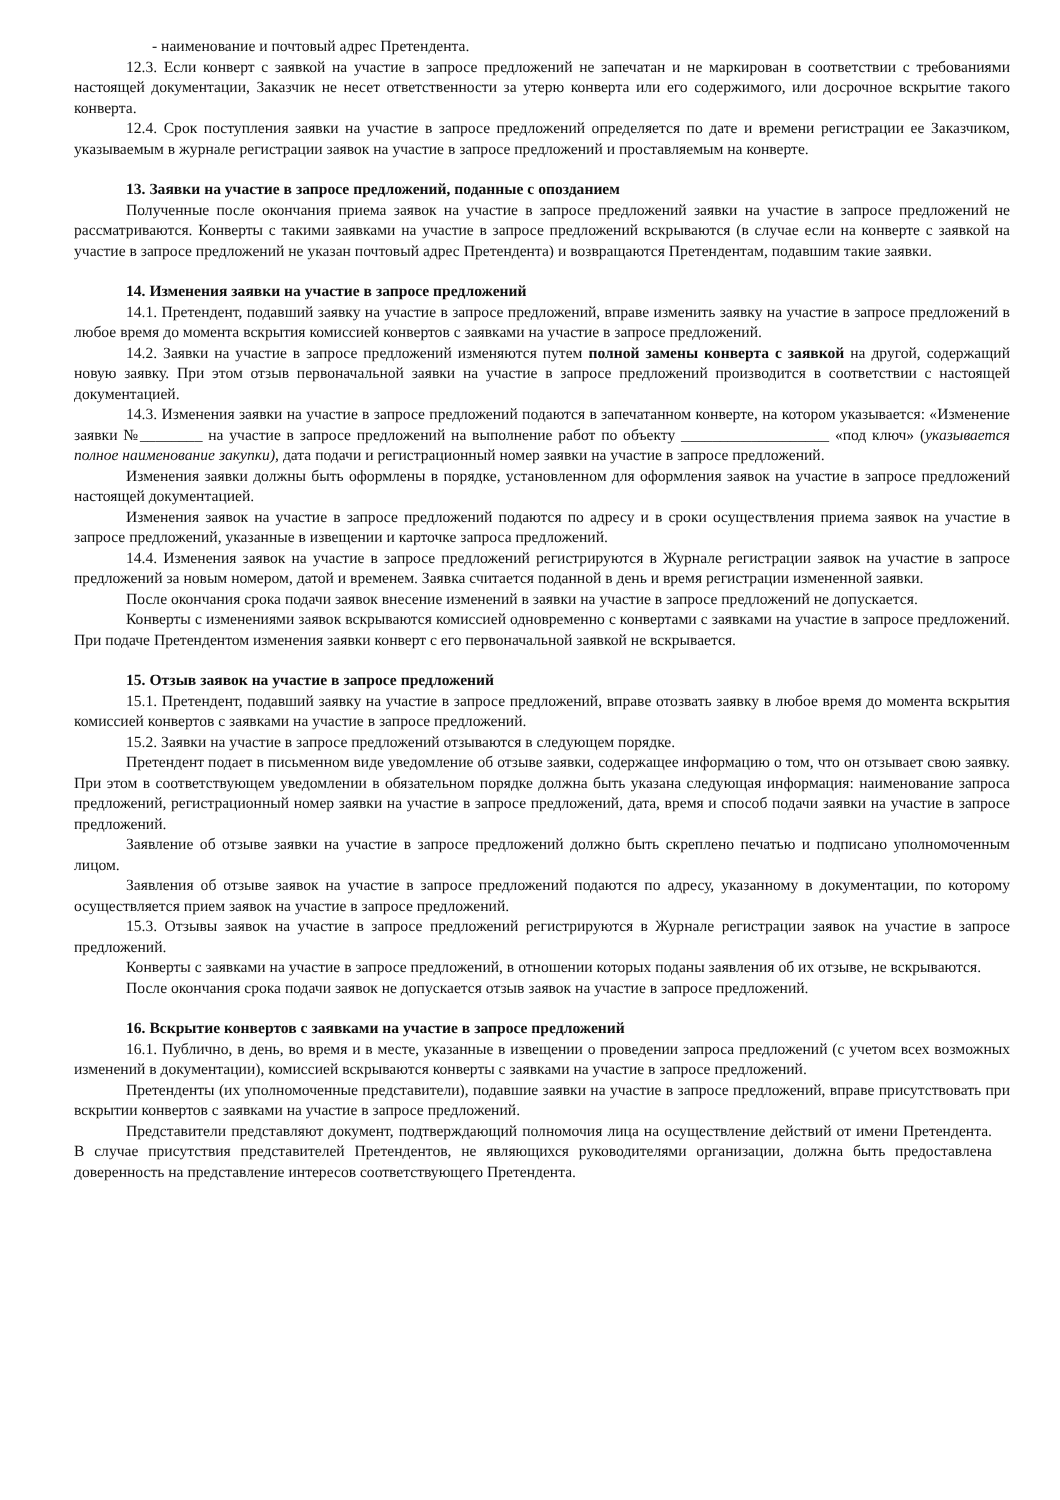- наименование и почтовый адрес Претендента.
12.3. Если конверт с заявкой на участие в запросе предложений не запечатан и не маркирован в соответствии с требованиями настоящей документации, Заказчик не несет ответственности за утерю конверта или его содержимого, или досрочное вскрытие такого конверта.
12.4. Срок поступления заявки на участие в запросе предложений определяется по дате и времени регистрации ее Заказчиком, указываемым в журнале регистрации заявок на участие в запросе предложений и проставляемым на конверте.
13. Заявки на участие в запросе предложений, поданные с опозданием
Полученные после окончания приема заявок на участие в запросе предложений заявки на участие в запросе предложений не рассматриваются. Конверты с такими заявками на участие в запросе предложений вскрываются (в случае если на конверте с заявкой на участие в запросе предложений не указан почтовый адрес Претендента) и возвращаются Претендентам, подавшим такие заявки.
14. Изменения заявки на участие в запросе предложений
14.1. Претендент, подавший заявку на участие в запросе предложений, вправе изменить заявку на участие в запросе предложений в любое время до момента вскрытия комиссией конвертов с заявками на участие в запросе предложений.
14.2. Заявки на участие в запросе предложений изменяются путем полной замены конверта с заявкой на другой, содержащий новую заявку. При этом отзыв первоначальной заявки на участие в запросе предложений производится в соответствии с настоящей документацией.
14.3. Изменения заявки на участие в запросе предложений подаются в запечатанном конверте, на котором указывается: «Изменение заявки №________ на участие в запросе предложений на выполнение работ по объекту ___________________ «под ключ» (указывается полное наименование закупки), дата подачи и регистрационный номер заявки на участие в запросе предложений.
Изменения заявки должны быть оформлены в порядке, установленном для оформления заявок на участие в запросе предложений настоящей документацией.
Изменения заявок на участие в запросе предложений подаются по адресу и в сроки осуществления приема заявок на участие в запросе предложений, указанные в извещении и карточке запроса предложений.
14.4. Изменения заявок на участие в запросе предложений регистрируются в Журнале регистрации заявок на участие в запросе предложений за новым номером, датой и временем. Заявка считается поданной в день и время регистрации измененной заявки.
После окончания срока подачи заявок внесение изменений в заявки на участие в запросе предложений не допускается.
Конверты с изменениями заявок вскрываются комиссией одновременно с конвертами с заявками на участие в запросе предложений. При подаче Претендентом изменения заявки конверт с его первоначальной заявкой не вскрывается.
15. Отзыв заявок на участие в запросе предложений
15.1. Претендент, подавший заявку на участие в запросе предложений, вправе отозвать заявку в любое время до момента вскрытия комиссией конвертов с заявками на участие в запросе предложений.
15.2. Заявки на участие в запросе предложений отзываются в следующем порядке.
Претендент подает в письменном виде уведомление об отзыве заявки, содержащее информацию о том, что он отзывает свою заявку. При этом в соответствующем уведомлении в обязательном порядке должна быть указана следующая информация: наименование запроса предложений, регистрационный номер заявки на участие в запросе предложений, дата, время и способ подачи заявки на участие в запросе предложений.
Заявление об отзыве заявки на участие в запросе предложений должно быть скреплено печатью и подписано уполномоченным лицом.
Заявления об отзыве заявок на участие в запросе предложений подаются по адресу, указанному в документации, по которому осуществляется прием заявок на участие в запросе предложений.
15.3. Отзывы заявок на участие в запросе предложений регистрируются в Журнале регистрации заявок на участие в запросе предложений.
Конверты с заявками на участие в запросе предложений, в отношении которых поданы заявления об их отзыве, не вскрываются.
После окончания срока подачи заявок не допускается отзыв заявок на участие в запросе предложений.
16. Вскрытие конвертов с заявками на участие в запросе предложений
16.1. Публично, в день, во время и в месте, указанные в извещении о проведении запроса предложений (с учетом всех возможных изменений в документации), комиссией вскрываются конверты с заявками на участие в запросе предложений.
Претенденты (их уполномоченные представители), подавшие заявки на участие в запросе предложений, вправе присутствовать при вскрытии конвертов с заявками на участие в запросе предложений.
Представители представляют документ, подтверждающий полномочия лица на осуществление действий от имени Претендента. В случае присутствия представителей Претендентов, не являющихся руководителями организации, должна быть предоставлена доверенность на представление интересов соответствующего Претендента.